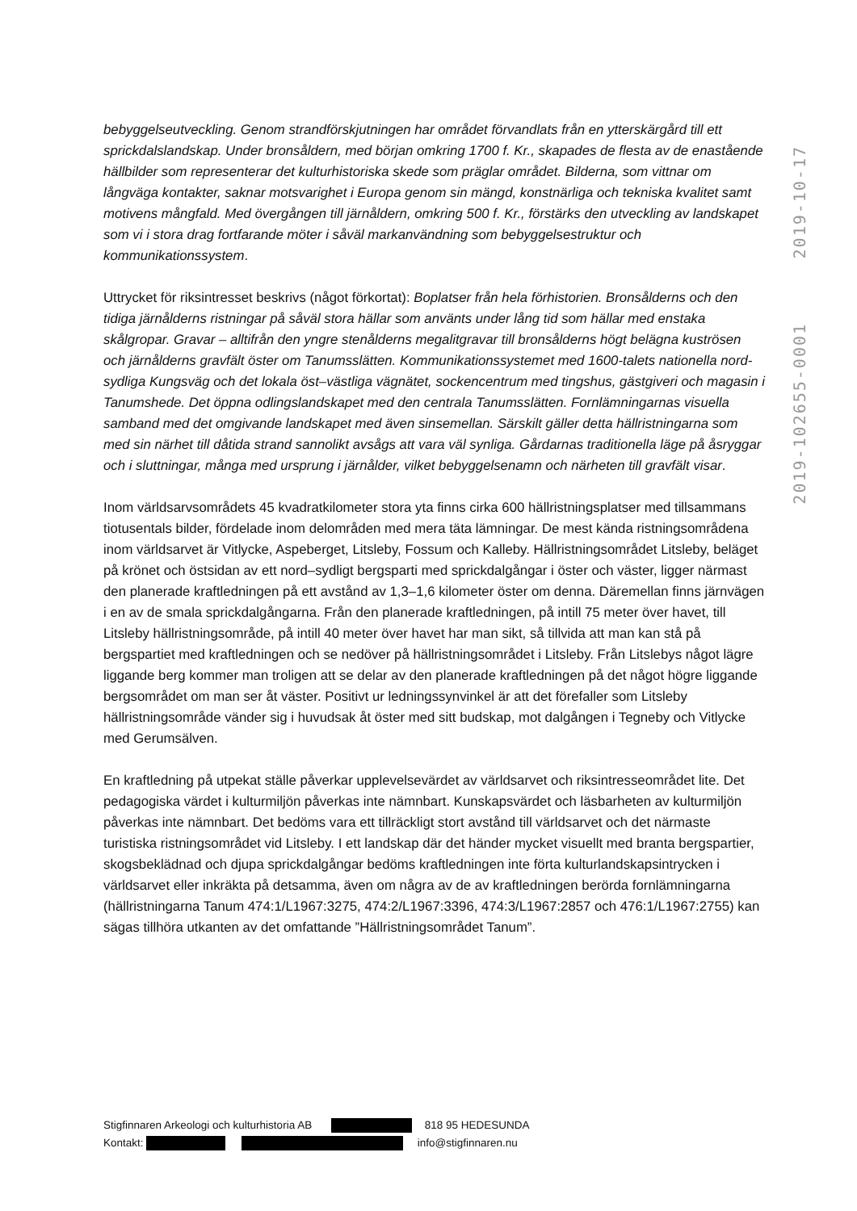2019-10-17
2019-102655-0001
bebyggelseutveckling. Genom strandförskjutningen har området förvandlats från en ytterskärgård till ett sprickdalslandskap. Under bronsåldern, med början omkring 1700 f. Kr., skapades de flesta av de enastående hällbilder som representerar det kulturhistoriska skede som präglar området. Bilderna, som vittnar om långväga kontakter, saknar motsvarighet i Europa genom sin mängd, konstnärliga och tekniska kvalitet samt motivens mångfald. Med övergången till järnåldern, omkring 500 f. Kr., förstärks den utveckling av landskapet som vi i stora drag fortfarande möter i såväl markanvändning som bebyggelsestruktur och kommunikationssystem.
Uttrycket för riksintresset beskrivs (något förkortat): Boplatser från hela förhistorien. Bronsålderns och den tidiga järnålderns ristningar på såväl stora hällar som använts under lång tid som hällar med enstaka skålgropar. Gravar – alltifrån den yngre stenålderns megalitgravar till bronsålderns högt belägna kuströsen och järnålderns gravfält öster om Tanumsslätten. Kommunikationssystemet med 1600-talets nationella nord-sydliga Kungsväg och det lokala öst–västliga vägnätet, sockencentrum med tingshus, gästgiveri och magasin i Tanumshede. Det öppna odlingslandskapet med den centrala Tanumsslätten. Fornlämningarnas visuella samband med det omgivande landskapet med även sinsemellan. Särskilt gäller detta hällristningarna som med sin närhet till dåtida strand sannolikt avsågs att vara väl synliga. Gårdarnas traditionella läge på åsryggar och i sluttningar, många med ursprung i järnålder, vilket bebyggelsenamn och närheten till gravfält visar.
Inom världsarvsområdets 45 kvadratkilometer stora yta finns cirka 600 hällristningsplatser med tillsammans tiotusentals bilder, fördelade inom delområden med mera täta lämningar. De mest kända ristningsområdena inom världsarvet är Vitlycke, Aspeberget, Litsleby, Fossum och Kalleby. Hällristningsområdet Litsleby, beläget på krönet och östsidan av ett nord–sydligt bergsparti med sprickdalgångar i öster och väster, ligger närmast den planerade kraftledningen på ett avstånd av 1,3–1,6 kilometer öster om denna. Däremellan finns järnvägen i en av de smala sprickdalgångarna. Från den planerade kraftledningen, på intill 75 meter över havet, till Litsleby hällristningsområde, på intill 40 meter över havet har man sikt, så tillvida att man kan stå på bergspartiet med kraftledningen och se nedöver på hällristningsområdet i Litsleby. Från Litslebys något lägre liggande berg kommer man troligen att se delar av den planerade kraftledningen på det något högre liggande bergsområdet om man ser åt väster. Positivt ur ledningssynvinkel är att det förefaller som Litsleby hällristningsområde vänder sig i huvudsak åt öster med sitt budskap, mot dalgången i Tegneby och Vitlycke med Gerumsälven.
En kraftledning på utpekat ställe påverkar upplevelsevärdet av världsarvet och riksintresseområdet lite. Det pedagogiska värdet i kulturmiljön påverkas inte nämnbart. Kunskapsvärdet och läsbarheten av kulturmiljön påverkas inte nämnbart. Det bedöms vara ett tillräckligt stort avstånd till världsarvet och det närmaste turistiska ristningsområdet vid Litsleby. I ett landskap där det händer mycket visuellt med branta bergspartier, skogsbeklädnad och djupa sprickdalgångar bedöms kraftledningen inte förta kulturlandskapsintrycken i världsarvet eller inkräkta på detsamma, även om några av de av kraftledningen berörda fornlämningarna (hällristningarna Tanum 474:1/L1967:3275, 474:2/L1967:3396, 474:3/L1967:2857 och 476:1/L1967:2755) kan sägas tillhöra utkanten av det omfattande ”Hällristningsområdet Tanum”.
Stigfinnaren Arkeologi och kulturhistoria AB 818 95 HEDESUNDA
Kontakt: info@stigfinnaren.nu